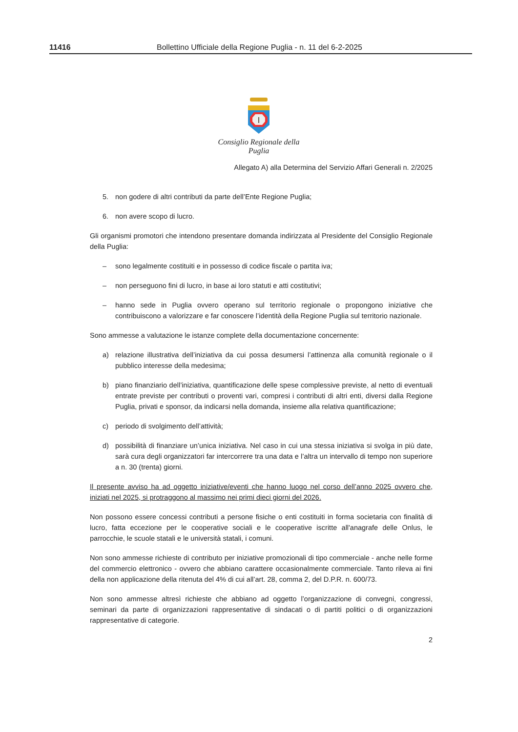11416 Bollettino Ufficiale della Regione Puglia - n. 11 del 6-2-2025
Consiglio Regionale della Puglia
Allegato A) alla Determina del Servizio Affari Generali n. 2/2025
5. non godere di altri contributi da parte dell’Ente Regione Puglia;
6. non avere scopo di lucro.
Gli organismi promotori che intendono presentare domanda indirizzata al Presidente del Consiglio Regionale della Puglia:
– sono legalmente costituiti e in possesso di codice fiscale o partita iva;
– non perseguono fini di lucro, in base ai loro statuti e atti costitutivi;
– hanno sede in Puglia ovvero operano sul territorio regionale o propongono iniziative che contribuiscono a valorizzare e far conoscere l’identità della Regione Puglia sul territorio nazionale.
Sono ammesse a valutazione le istanze complete della documentazione concernente:
a) relazione illustrativa dell’iniziativa da cui possa desumersi l’attinenza alla comunità regionale o il pubblico interesse della medesima;
b) piano finanziario dell’iniziativa, quantificazione delle spese complessive previste, al netto di eventuali entrate previste per contributi o proventi vari, compresi i contributi di altri enti, diversi dalla Regione Puglia, privati e sponsor, da indicarsi nella domanda, insieme alla relativa quantificazione;
c) periodo di svolgimento dell’attività;
d) possibilità di finanziare un’unica iniziativa. Nel caso in cui una stessa iniziativa si svolga in più date, sarà cura degli organizzatori far intercorrere tra una data e l’altra un intervallo di tempo non superiore a n. 30 (trenta) giorni.
Il presente avviso ha ad oggetto iniziative/eventi che hanno luogo nel corso dell’anno 2025 ovvero che, iniziati nel 2025, si protraggono al massimo nei primi dieci giorni del 2026.
Non possono essere concessi contributi a persone fisiche o enti costituiti in forma societaria con finalità di lucro, fatta eccezione per le cooperative sociali e le cooperative iscritte all'anagrafe delle Onlus, le parrocchie, le scuole statali e le università statali, i comuni.
Non sono ammesse richieste di contributo per iniziative promozionali di tipo commerciale - anche nelle forme del commercio elettronico - ovvero che abbiano carattere occasionalmente commerciale. Tanto rileva ai fini della non applicazione della ritenuta del 4% di cui all’art. 28, comma 2, del D.P.R. n. 600/73.
Non sono ammesse altresì richieste che abbiano ad oggetto l’organizzazione di convegni, congressi, seminari da parte di organizzazioni rappresentative di sindacati o di partiti politici o di organizzazioni rappresentative di categorie.
2